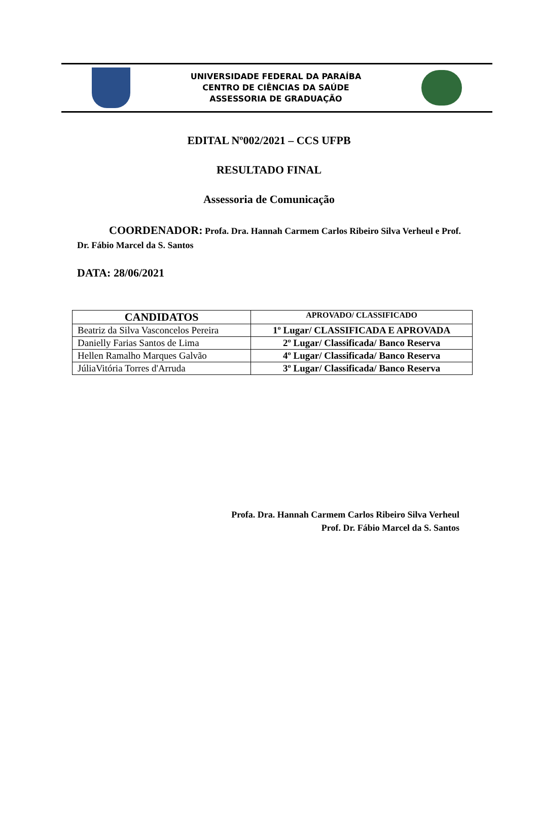UNIVERSIDADE FEDERAL DA PARAÍBA
CENTRO DE CIÊNCIAS DA SAÚDE
ASSESSORIA DE GRADUAÇÃO
EDITAL Nº002/2021 – CCS UFPB
RESULTADO FINAL
Assessoria de Comunicação
COORDENADOR: Profa. Dra. Hannah Carmem Carlos Ribeiro Silva Verheul e Prof. Dr. Fábio Marcel da S. Santos
DATA: 28/06/2021
| CANDIDATOS | APROVADO/ CLASSIFICADO |
| --- | --- |
| Beatriz da Silva Vasconcelos Pereira | 1º Lugar/ CLASSIFICADA E APROVADA |
| Danielly Farias Santos de Lima | 2º Lugar/ Classificada/ Banco Reserva |
| Hellen Ramalho Marques Galvão | 4º Lugar/ Classificada/ Banco Reserva |
| JúliaVitória Torres d'Arruda | 3º Lugar/ Classificada/ Banco Reserva |
Profa. Dra. Hannah Carmem Carlos Ribeiro Silva Verheul
Prof. Dr. Fábio Marcel da S. Santos